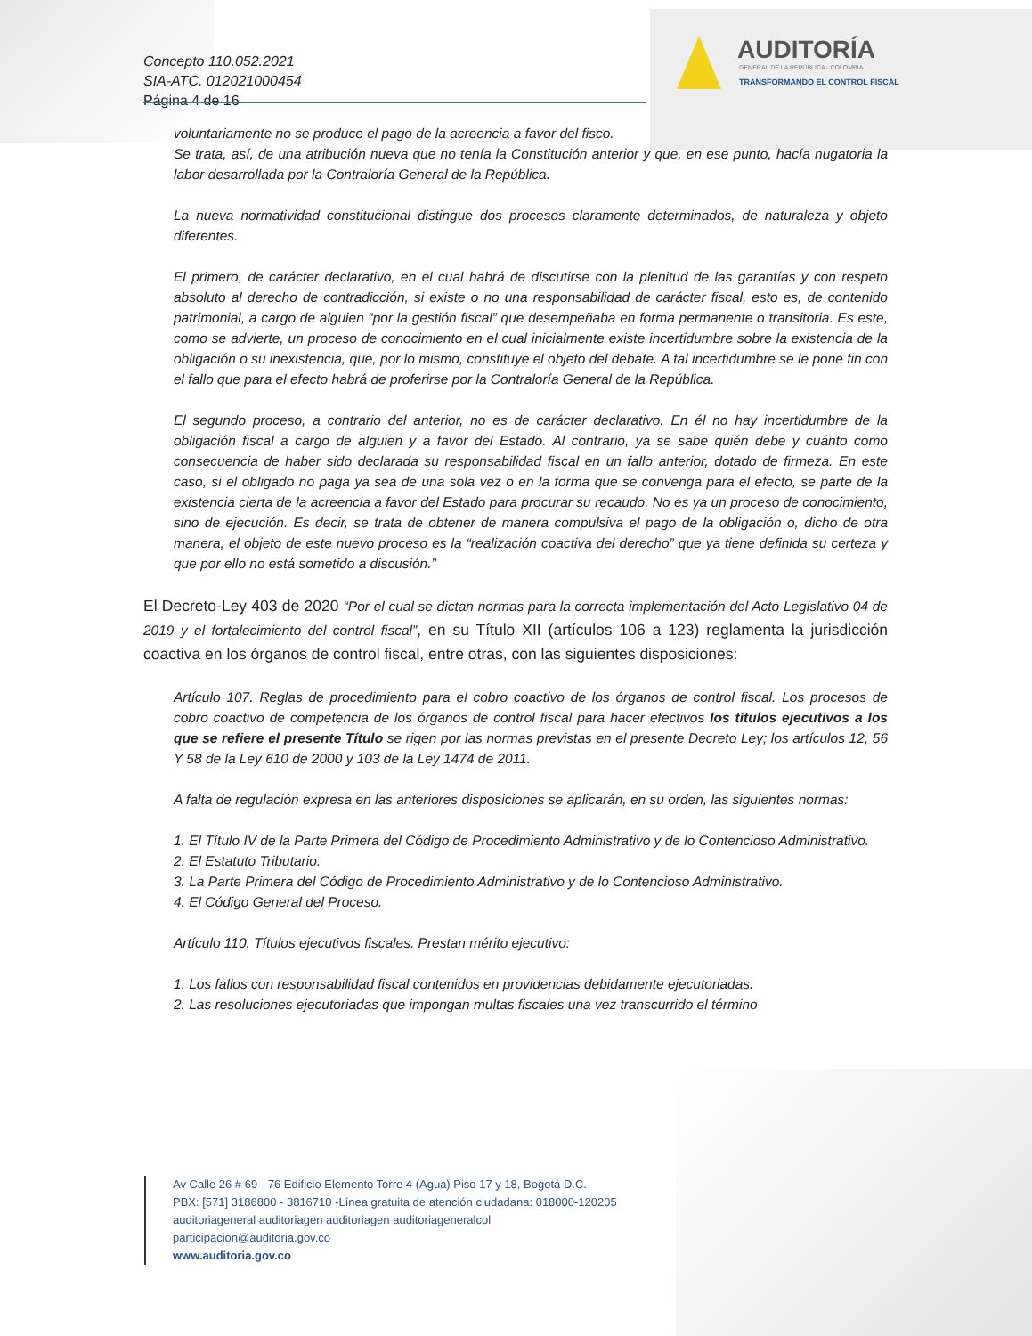Concepto 110.052.2021
SIA-ATC. 012021000454
Página 4 de 16
AUDITORÍA
GENERAL DE LA REPÚBLICA - COLOMBIA
TRANSFORMANDO EL CONTROL FISCAL
voluntariamente no se produce el pago de la acreencia a favor del fisco.
Se trata, así, de una atribución nueva que no tenía la Constitución anterior y que, en ese punto, hacía nugatoria la labor desarrollada por la Contraloría General de la República.
La nueva normatividad constitucional distingue dos procesos claramente determinados, de naturaleza y objeto diferentes.
El primero, de carácter declarativo, en el cual habrá de discutirse con la plenitud de las garantías y con respeto absoluto al derecho de contradicción, si existe o no una responsabilidad de carácter fiscal, esto es, de contenido patrimonial, a cargo de alguien “por la gestión fiscal” que desempeñaba en forma permanente o transitoria. Es este, como se advierte, un proceso de conocimiento en el cual inicialmente existe incertidumbre sobre la existencia de la obligación o su inexistencia, que, por lo mismo, constituye el objeto del debate. A tal incertidumbre se le pone fin con el fallo que para el efecto habrá de proferirse por la Contraloría General de la República.
El segundo proceso, a contrario del anterior, no es de carácter declarativo. En él no hay incertidumbre de la obligación fiscal a cargo de alguien y a favor del Estado. Al contrario, ya se sabe quién debe y cuánto como consecuencia de haber sido declarada su responsabilidad fiscal en un fallo anterior, dotado de firmeza. En este caso, si el obligado no paga ya sea de una sola vez o en la forma que se convenga para el efecto, se parte de la existencia cierta de la acreencia a favor del Estado para procurar su recaudo. No es ya un proceso de conocimiento, sino de ejecución. Es decir, se trata de obtener de manera compulsiva el pago de la obligación o, dicho de otra manera, el objeto de este nuevo proceso es la “realización coactiva del derecho” que ya tiene definida su certeza y que por ello no está sometido a discusión.”
El Decreto-Ley 403 de 2020 “Por el cual se dictan normas para la correcta implementación del Acto Legislativo 04 de 2019 y el fortalecimiento del control fiscal”, en su Título XII (artículos 106 a 123) reglamenta la jurisdicción coactiva en los órganos de control fiscal, entre otras, con las siguientes disposiciones:
Artículo 107. Reglas de procedimiento para el cobro coactivo de los órganos de control fiscal. Los procesos de cobro coactivo de competencia de los órganos de control fiscal para hacer efectivos los títulos ejecutivos a los que se refiere el presente Título se rigen por las normas previstas en el presente Decreto Ley; los artículos 12, 56 Y 58 de la Ley 610 de 2000 y 103 de la Ley 1474 de 2011.
A falta de regulación expresa en las anteriores disposiciones se aplicarán, en su orden, las siguientes normas:
1. El Título IV de la Parte Primera del Código de Procedimiento Administrativo y de lo Contencioso Administrativo.
2. El Estatuto Tributario.
3. La Parte Primera del Código de Procedimiento Administrativo y de lo Contencioso Administrativo.
4. El Código General del Proceso.
Artículo 110. Títulos ejecutivos fiscales. Prestan mérito ejecutivo:
1. Los fallos con responsabilidad fiscal contenidos en providencias debidamente ejecutoriadas.
2. Las resoluciones ejecutoriadas que impongan multas fiscales una vez transcurrido el término
Av Calle 26 # 69 - 76 Edificio Elemento Torre 4 (Agua) Piso 17 y 18, Bogotá D.C.
PBX: [571] 3186800 - 3816710 -Línea gratuita de atención ciudadana: 018000-120205
auditoriageneral auditoriagen auditoriagen auditoriageneralcol
participacion@auditoria.gov.co
www.auditoria.gov.co